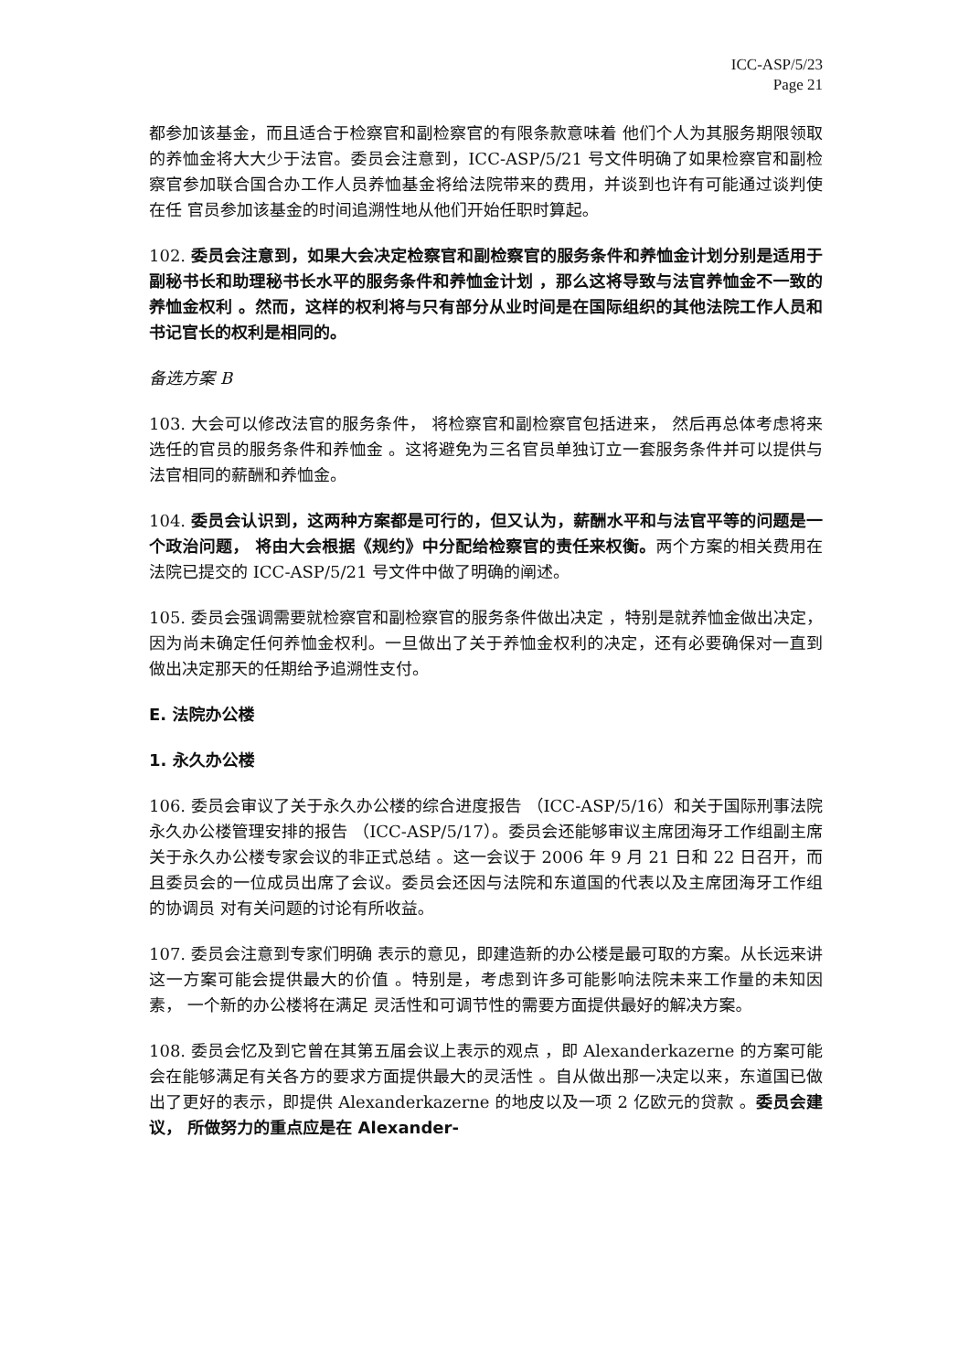ICC-ASP/5/23
Page 21
都参加该基金，而且适合于检察官和副检察官的有限条款意味着 他们个人为其服务期限领取的养恤金将大大少于法官。委员会注意到，ICC-ASP/5/21 号文件明确了如果检察官和副检察官参加联合国合办工作人员养恤基金将给法院带来的费用，并谈到也许有可能通过谈判使在任 官员参加该基金的时间追溯性地从他们开始任职时算起。
102. 委员会注意到，如果大会决定检察官和副检察官的服务条件和养恤金计划分别是适用于副秘书长和助理秘书长水平的服务条件和养恤金计划 ，那么这将导致与法官养恤金不一致的养恤金权利 。然而，这样的权利将与只有部分从业时间是在国际组织的其他法院工作人员和书记官长的权利是相同的。
备选方案 B
103. 大会可以修改法官的服务条件， 将检察官和副检察官包括进来， 然后再总体考虑将来选任的官员的服务条件和养恤金 。这将避免为三名官员单独订立一套服务条件并可以提供与法官相同的薪酬和养恤金。
104. 委员会认识到，这两种方案都是可行的，但又认为，薪酬水平和与法官平等的问题是一个政治问题， 将由大会根据《规约》中分配给检察官的责任来权衡。两个方案的相关费用在法院已提交的 ICC-ASP/5/21 号文件中做了明确的阐述。
105. 委员会强调需要就检察官和副检察官的服务条件做出决定 ，特别是就养恤金做出决定，因为尚未确定任何养恤金权利。一旦做出了关于养恤金权利的决定，还有必要确保对一直到做出决定那天的任期给予追溯性支付。
E. 法院办公楼
1. 永久办公楼
106. 委员会审议了关于永久办公楼的综合进度报告 （ICC-ASP/5/16）和关于国际刑事法院永久办公楼管理安排的报告 （ICC-ASP/5/17）。委员会还能够审议主席团海牙工作组副主席关于永久办公楼专家会议的非正式总结 。这一会议于 2006 年 9 月 21 日和 22 日召开，而且委员会的一位成员出席了会议。委员会还因与法院和东道国的代表以及主席团海牙工作组的协调员 对有关问题的讨论有所收益。
107. 委员会注意到专家们明确 表示的意见，即建造新的办公楼是最可取的方案。从长远来讲这一方案可能会提供最大的价值 。特别是，考虑到许多可能影响法院未来工作量的未知因素， 一个新的办公楼将在满足 灵活性和可调节性的需要方面提供最好的解决方案。
108. 委员会忆及到它曾在其第五届会议上表示的观点 ，即 Alexanderkazerne 的方案可能会在能够满足有关各方的要求方面提供最大的灵活性 。自从做出那一决定以来，东道国已做出了更好的表示，即提供 Alexanderkazerne 的地皮以及一项 2 亿欧元的贷款 。委员会建议， 所做努力的重点应是在 Alexander-